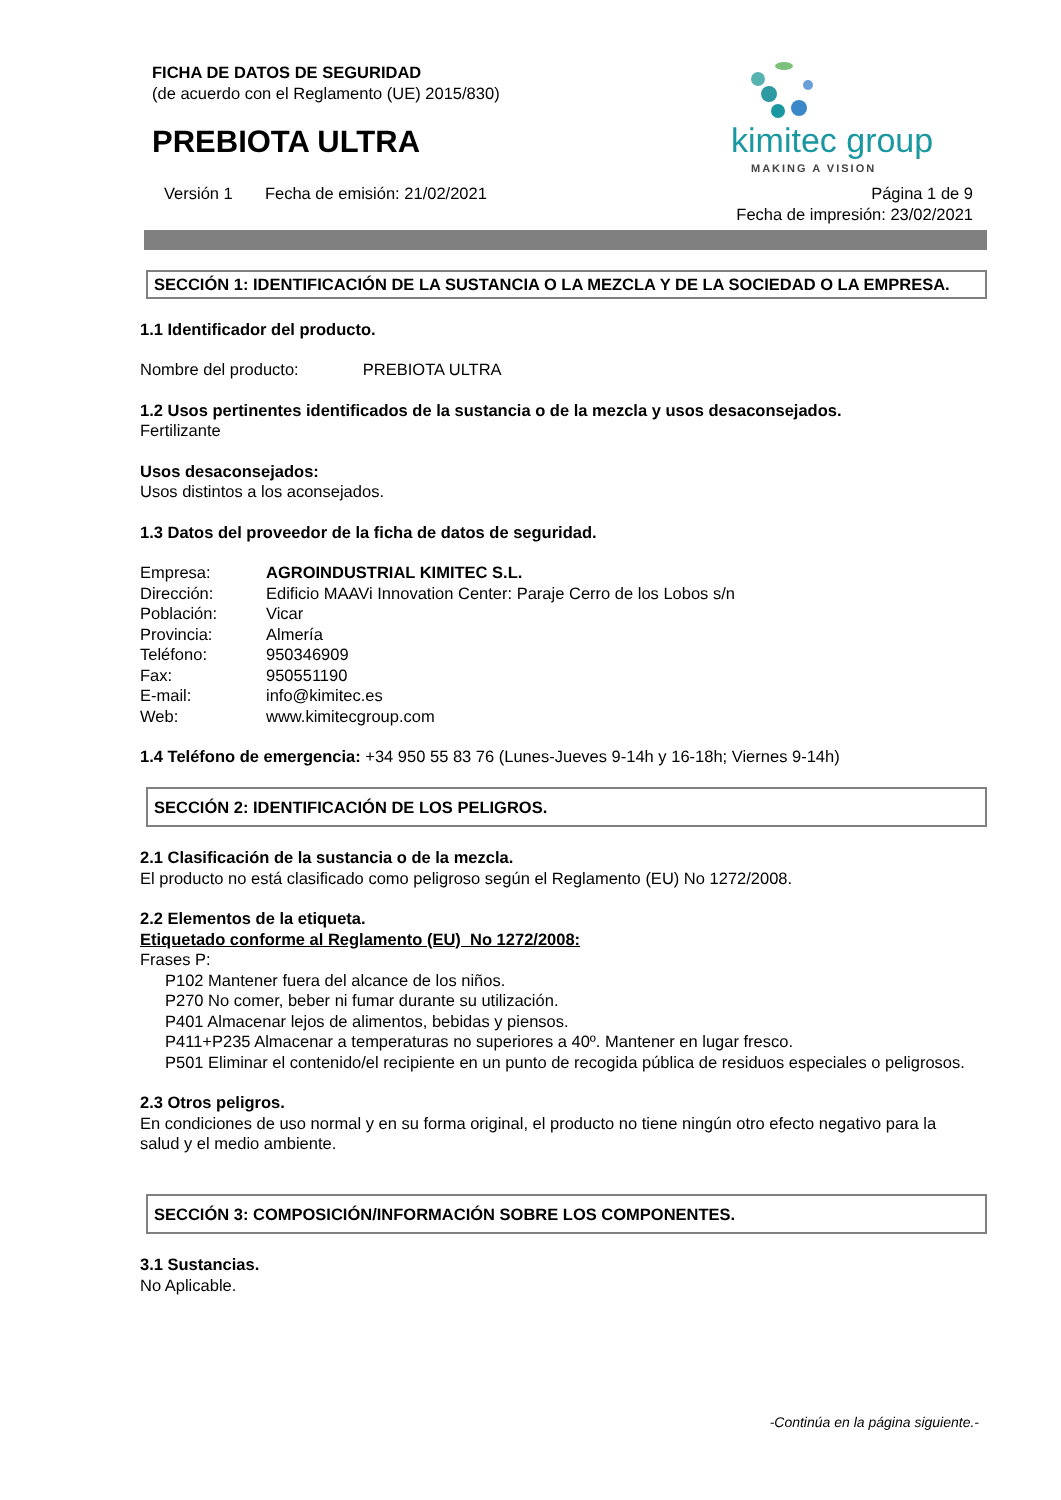FICHA DE DATOS DE SEGURIDAD
(de acuerdo con el Reglamento (UE) 2015/830)
PREBIOTA ULTRA
kimitec group
MAKING A VISION
Versión 1 Fecha de emisión: 21/02/2021 Página 1 de 9
Fecha de impresión: 23/02/2021
SECCIÓN 1: IDENTIFICACIÓN DE LA SUSTANCIA O LA MEZCLA Y DE LA SOCIEDAD O LA EMPRESA.
1.1 Identificador del producto.
Nombre del producto: PREBIOTA ULTRA
1.2 Usos pertinentes identificados de la sustancia o de la mezcla y usos desaconsejados.
Fertilizante
Usos desaconsejados:
Usos distintos a los aconsejados.
1.3 Datos del proveedor de la ficha de datos de seguridad.
Empresa: AGROINDUSTRIAL KIMITEC S.L.
Dirección: Edificio MAAVi Innovation Center: Paraje Cerro de los Lobos s/n
Población: Vicar
Provincia: Almería
Teléfono: 950346909
Fax: 950551190
E-mail: info@kimitec.es
Web: www.kimitecgroup.com
1.4 Teléfono de emergencia: +34 950 55 83 76 (Lunes-Jueves 9-14h y 16-18h; Viernes 9-14h)
SECCIÓN 2: IDENTIFICACIÓN DE LOS PELIGROS.
2.1 Clasificación de la sustancia o de la mezcla.
El producto no está clasificado como peligroso según el Reglamento (EU) No 1272/2008.
2.2 Elementos de la etiqueta.
Etiquetado conforme al Reglamento (EU) No 1272/2008:
Frases P:
P102 Mantener fuera del alcance de los niños.
P270 No comer, beber ni fumar durante su utilización.
P401 Almacenar lejos de alimentos, bebidas y piensos.
P411+P235 Almacenar a temperaturas no superiores a 40º. Mantener en lugar fresco.
P501 Eliminar el contenido/el recipiente en un punto de recogida pública de residuos especiales o peligrosos.
2.3 Otros peligros.
En condiciones de uso normal y en su forma original, el producto no tiene ningún otro efecto negativo para la salud y el medio ambiente.
SECCIÓN 3: COMPOSICIÓN/INFORMACIÓN SOBRE LOS COMPONENTES.
3.1 Sustancias.
No Aplicable.
-Continúa en la página siguiente.-